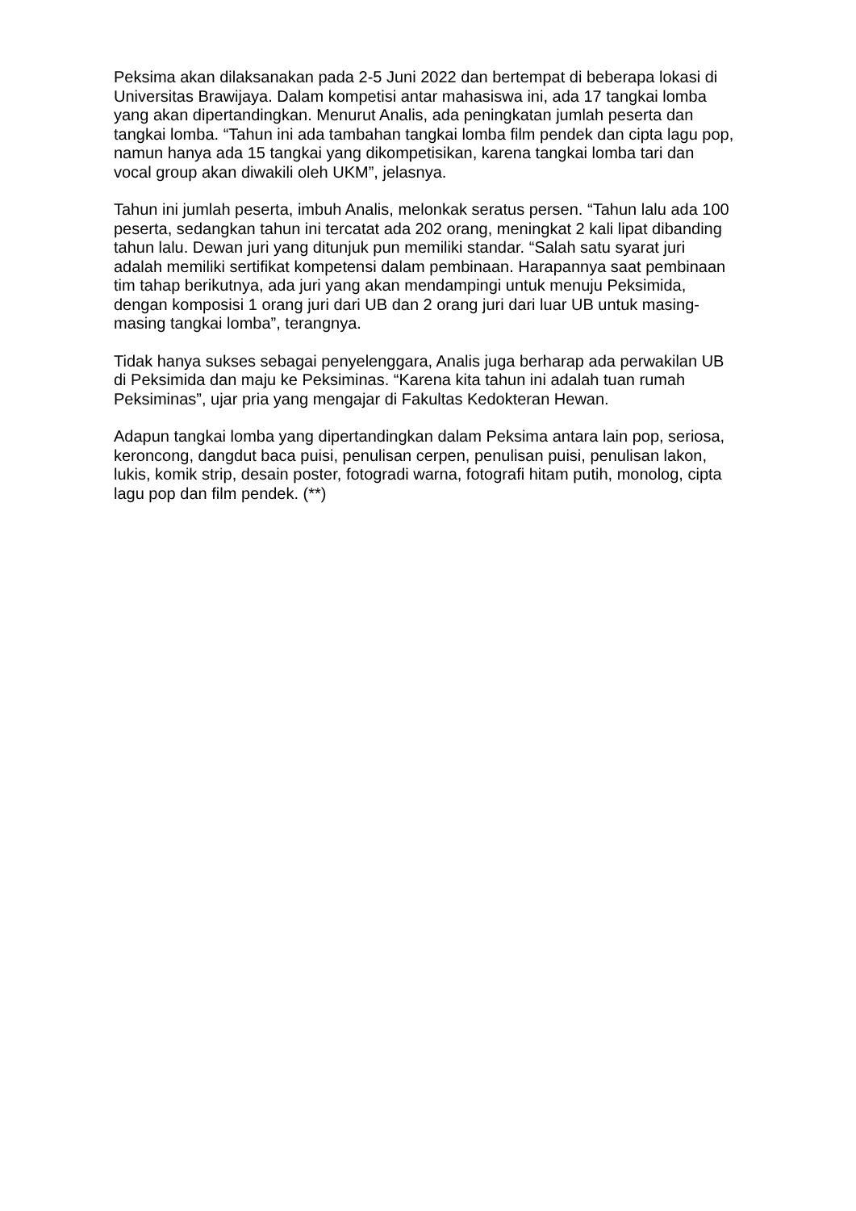Peksima akan dilaksanakan pada 2-5 Juni 2022 dan bertempat di beberapa lokasi di Universitas Brawijaya. Dalam kompetisi antar mahasiswa ini, ada 17 tangkai lomba yang akan dipertandingkan. Menurut Analis, ada peningkatan jumlah peserta dan tangkai lomba. “Tahun ini ada tambahan tangkai lomba film pendek dan cipta lagu pop, namun hanya ada 15 tangkai yang dikompetisikan, karena tangkai lomba tari dan vocal group akan diwakili oleh UKM”, jelasnya.
Tahun ini jumlah peserta, imbuh Analis, melonkak seratus persen. “Tahun lalu ada 100 peserta, sedangkan tahun ini tercatat ada 202 orang, meningkat 2 kali lipat dibanding tahun lalu. Dewan juri yang ditunjuk pun memiliki standar. “Salah satu syarat juri adalah memiliki sertifikat kompetensi dalam pembinaan. Harapannya saat pembinaan tim tahap berikutnya, ada juri yang akan mendampingi untuk menuju Peksimida, dengan komposisi 1 orang juri dari UB dan 2 orang juri dari luar UB untuk masing-masing tangkai lomba”, terangnya.
Tidak hanya sukses sebagai penyelenggara, Analis juga berharap ada perwakilan UB di Peksimida dan maju ke Peksiminas. “Karena kita tahun ini adalah tuan rumah Peksiminas”, ujar pria yang mengajar di Fakultas Kedokteran Hewan.
Adapun tangkai lomba yang dipertandingkan dalam Peksima antara lain pop, seriosa, keroncong, dangdut baca puisi, penulisan cerpen, penulisan puisi, penulisan lakon, lukis, komik strip, desain poster, fotogradi warna, fotografi hitam putih, monolog, cipta lagu pop dan film pendek. (**)